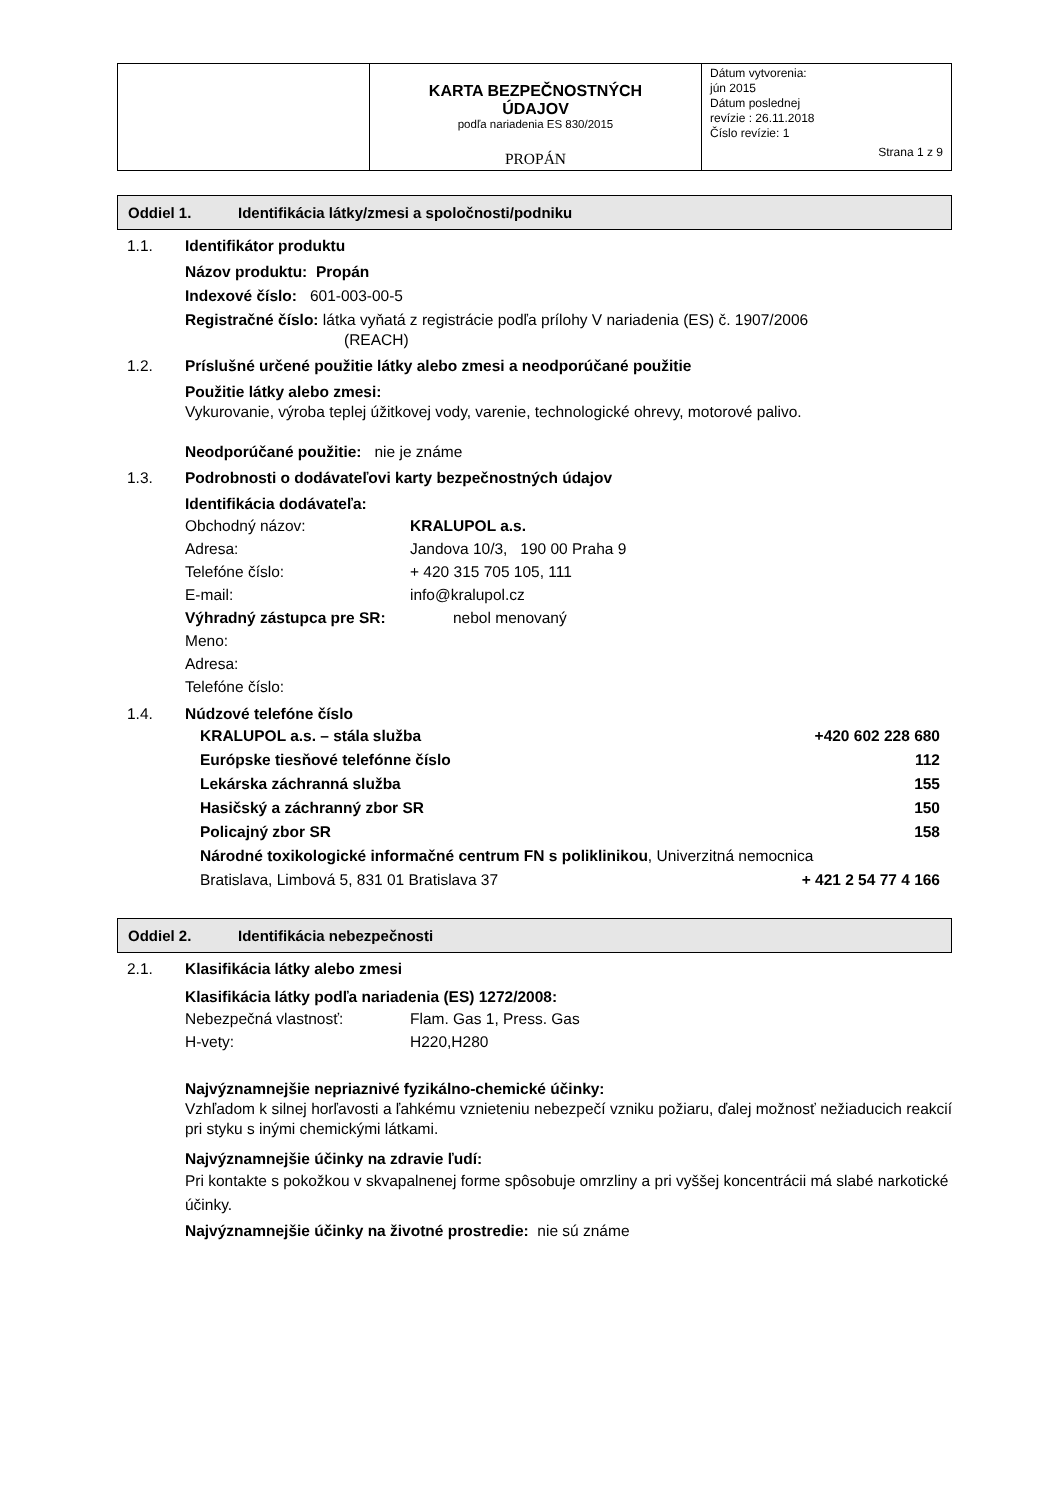| | KARTA BEZPEČNOSTNÝCH ÚDAJOV podľa nariadenia ES 830/2015 PROPÁN | Dátum vytvorenia: jún 2015 Dátum poslednej revízie : 26.11.2018 Číslo revízie: 1 Strana 1 z 9 |
Oddiel 1. Identifikácia látky/zmesi a spoločnosti/podniku
1.1. Identifikátor produktu
Názov produktu: Propán
Indexové číslo: 601-003-00-5
Registračné číslo: látka vyňatá z registrácie podľa prílohy V nariadenia (ES) č. 1907/2006
(REACH)
1.2. Príslušné určené použitie látky alebo zmesi a neodporúčané použitie
Použitie látky alebo zmesi:
Vykurovanie, výroba teplej úžitkovej vody, varenie, technologické ohrevy, motorové palivo.
Neodporúčané použitie: nie je známe
1.3. Podrobnosti o dodávateľovi karty bezpečnostných údajov
Identifikácia dodávateľa:
Obchodný názov: KRALUPOL a.s.
Adresa: Jandova 10/3, 190 00 Praha 9
Telefóne číslo: + 420 315 705 105, 111
E-mail: info@kralupol.cz
Výhradný zástupca pre SR: nebol menovaný
Meno:
Adresa:
Telefóne číslo:
1.4. Núdzové telefóne číslo
KRALUPOL a.s. – stála služba +420 602 228 680
Európske tiesňové telefónne číslo 112
Lekárska záchranná služba 155
Hasičský a záchranný zbor SR 150
Policajný zbor SR 158
Národné toxikologické informačné centrum FN s poliklinikou, Univerzitná nemocnica
Bratislava, Limbová 5, 831 01 Bratislava 37 + 421 2 54 77 4 166
Oddiel 2. Identifikácia nebezpečnosti
2.1. Klasifikácia látky alebo zmesi
Klasifikácia látky podľa nariadenia (ES) 1272/2008:
Nebezpečná vlastnosť: Flam. Gas 1, Press. Gas
H-vety: H220,H280
Najvýznamnejšie nepriaznivé fyzikálno-chemické účinky:
Vzhľadom k silnej horľavosti a ľahkému vznieteniu nebezpečí vzniku požiaru, ďalej možnosť nežiaducich reakcií pri styku s inými chemickými látkami.
Najvýznamnejšie účinky na zdravie ľudí:
Pri kontakte s pokožkou v skvapalnenej forme spôsobuje omrzliny a pri vyššej koncentrácii má slabé narkotické účinky.
Najvýznamnejšie účinky na životné prostredie: nie sú známe